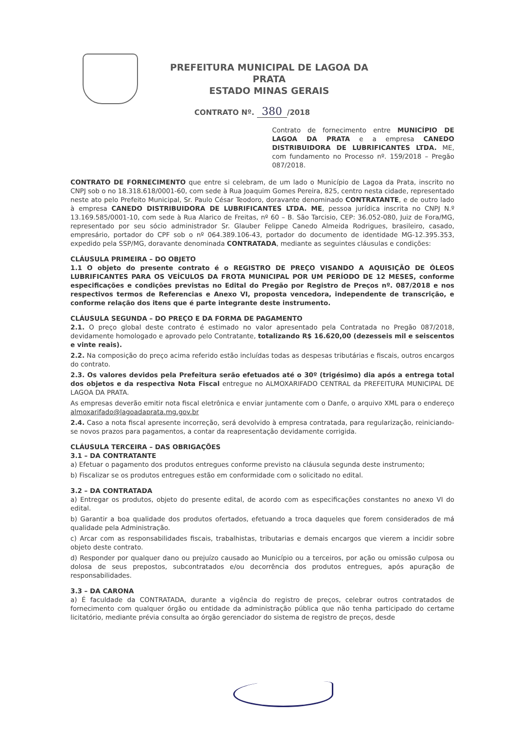PREFEITURA MUNICIPAL DE LAGOA DA PRATA
ESTADO MINAS GERAIS
CONTRATO Nº. 380 /2018
Contrato de fornecimento entre MUNICÍPIO DE LAGOA DA PRATA e a empresa CANEDO DISTRIBUIDORA DE LUBRIFICANTES LTDA. ME, com fundamento no Processo nº. 159/2018 – Pregão 087/2018.
CONTRATO DE FORNECIMENTO que entre si celebram, de um lado o Município de Lagoa da Prata, inscrito no CNPJ sob o no 18.318.618/0001-60, com sede à Rua Joaquim Gomes Pereira, 825, centro nesta cidade, representado neste ato pelo Prefeito Municipal, Sr. Paulo César Teodoro, doravante denominado CONTRATANTE, e de outro lado à empresa CANEDO DISTRIBUIDORA DE LUBRIFICANTES LTDA. ME, pessoa jurídica inscrita no CNPJ N.º 13.169.585/0001-10, com sede à Rua Alarico de Freitas, nº 60 – B. São Tarcisio, CEP: 36.052-080, Juiz de Fora/MG, representado por seu sócio administrador Sr. Glauber Felippe Canedo Almeida Rodrigues, brasileiro, casado, empresário, portador do CPF sob o nº 064.389.106-43, portador do documento de identidade MG-12.395.353, expedido pela SSP/MG, doravante denominada CONTRATADA, mediante as seguintes cláusulas e condições:
CLÁUSULA PRIMEIRA – DO OBJETO
1.1 O objeto do presente contrato é o REGISTRO DE PREÇO VISANDO A AQUISIÇÃO DE ÓLEOS LUBRIFICANTES PARA OS VEÍCULOS DA FROTA MUNICIPAL POR UM PERÍODO DE 12 MESES, conforme especificações e condições previstas no Edital do Pregão por Registro de Preços nº. 087/2018 e nos respectivos termos de Referencias e Anexo VI, proposta vencedora, independente de transcrição, e conforme relação dos itens que é parte integrante deste instrumento.
CLÁUSULA SEGUNDA – DO PREÇO E DA FORMA DE PAGAMENTO
2.1. O preço global deste contrato é estimado no valor apresentado pela Contratada no Pregão 087/2018, devidamente homologado e aprovado pelo Contratante, totalizando R$ 16.620,00 (dezesseis mil e seiscentos e vinte reais).
2.2. Na composição do preço acima referido estão incluídas todas as despesas tributárias e fiscais, outros encargos do contrato.
2.3. Os valores devidos pela Prefeitura serão efetuados até o 30º (trigésimo) dia após a entrega total dos objetos e da respectiva Nota Fiscal entregue no ALMOXARIFADO CENTRAL da PREFEITURA MUNICIPAL DE LAGOA DA PRATA.
As empresas deverão emitir nota fiscal eletrônica e enviar juntamente com o Danfe, o arquivo XML para o endereço almoxarifado@lagoadaprata.mg.gov.br
2.4. Caso a nota fiscal apresente incorreção, será devolvido à empresa contratada, para regularização, reiniciando-se novos prazos para pagamentos, a contar da reapresentação devidamente corrigida.
CLÁUSULA TERCEIRA – DAS OBRIGAÇÕES
3.1 – DA CONTRATANTE
a) Efetuar o pagamento dos produtos entregues conforme previsto na cláusula segunda deste instrumento;
b) Fiscalizar se os produtos entregues estão em conformidade com o solicitado no edital.
3.2 – DA CONTRATADA
a) Entregar os produtos, objeto do presente edital, de acordo com as especificações constantes no anexo VI do edital.
b) Garantir a boa qualidade dos produtos ofertados, efetuando a troca daqueles que forem considerados de má qualidade pela Administração.
c) Arcar com as responsabilidades fiscais, trabalhistas, tributarias e demais encargos que vierem a incidir sobre objeto deste contrato.
d) Responder por qualquer dano ou prejuízo causado ao Município ou a terceiros, por ação ou omissão culposa ou dolosa de seus prepostos, subcontratados e/ou decorrência dos produtos entregues, após apuração de responsabilidades.
3.3 – DA CARONA
a) É faculdade da CONTRATADA, durante a vigência do registro de preços, celebrar outros contratados de fornecimento com qualquer órgão ou entidade da administração pública que não tenha participado do certame licitatório, mediante prévia consulta ao órgão gerenciador do sistema de registro de preços, desde